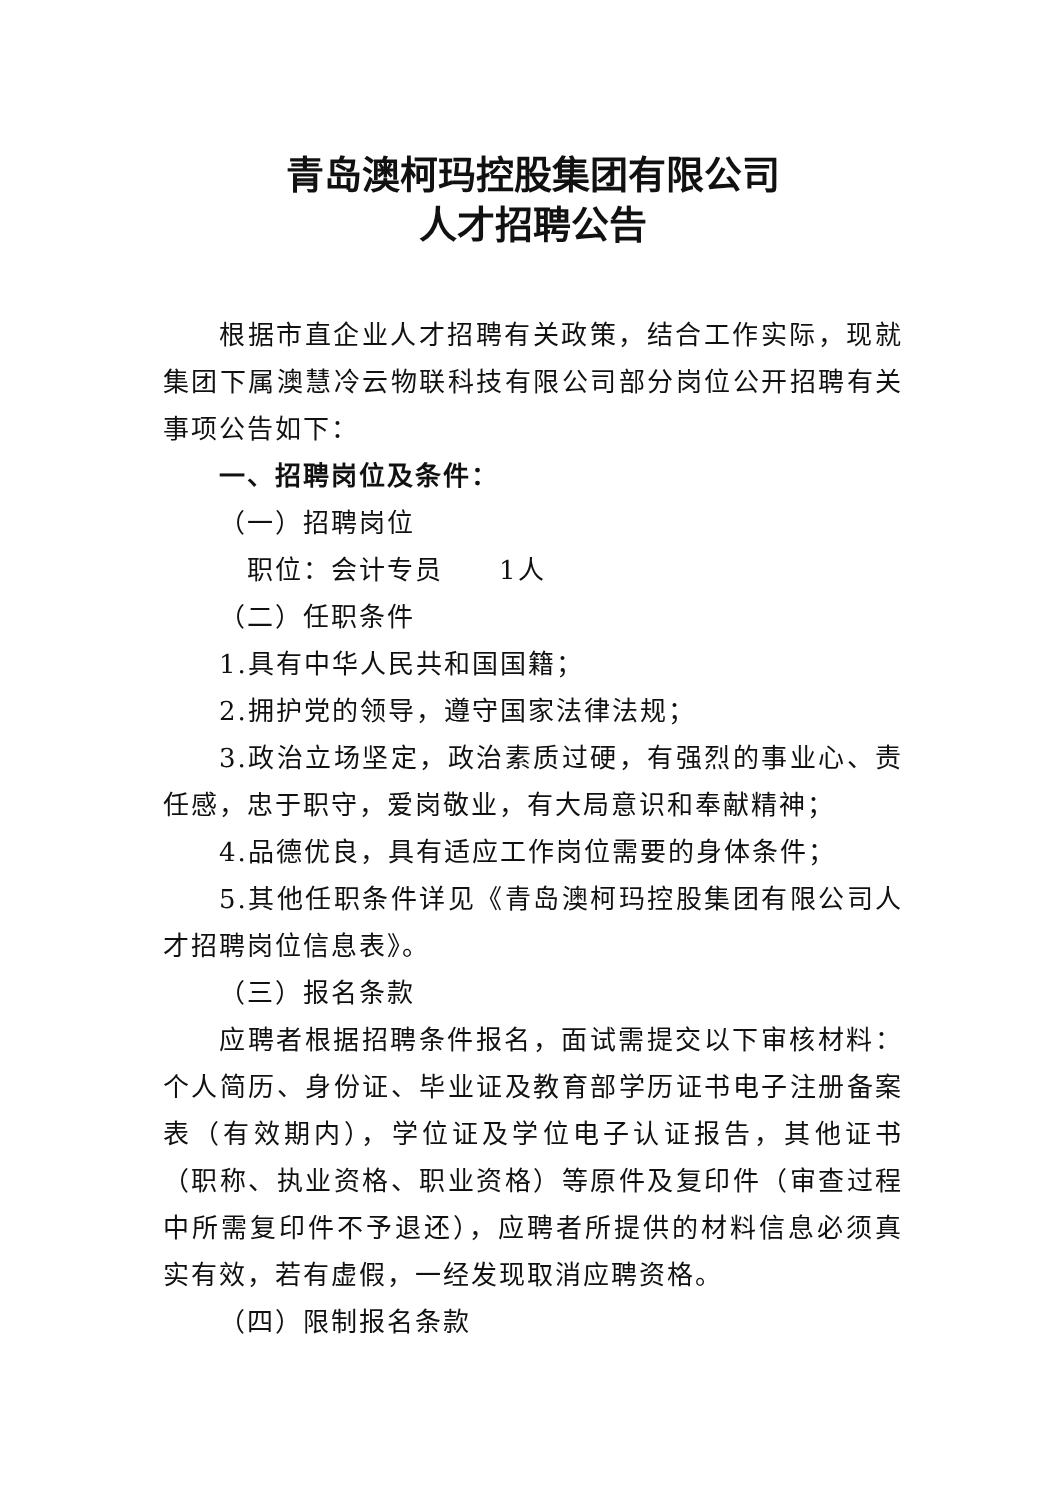青岛澳柯玛控股集团有限公司
人才招聘公告
根据市直企业人才招聘有关政策，结合工作实际，现就集团下属澳慧冷云物联科技有限公司部分岗位公开招聘有关事项公告如下：
一、招聘岗位及条件：
（一）招聘岗位
职位：会计专员　　1人
（二）任职条件
1.具有中华人民共和国国籍；
2.拥护党的领导，遵守国家法律法规；
3.政治立场坚定，政治素质过硬，有强烈的事业心、责任感，忠于职守，爱岗敬业，有大局意识和奉献精神；
4.品德优良，具有适应工作岗位需要的身体条件；
5.其他任职条件详见《青岛澳柯玛控股集团有限公司人才招聘岗位信息表》。
（三）报名条款
应聘者根据招聘条件报名，面试需提交以下审核材料：个人简历、身份证、毕业证及教育部学历证书电子注册备案表（有效期内），学位证及学位电子认证报告，其他证书（职称、执业资格、职业资格）等原件及复印件（审查过程中所需复印件不予退还），应聘者所提供的材料信息必须真实有效，若有虚假，一经发现取消应聘资格。
（四）限制报名条款